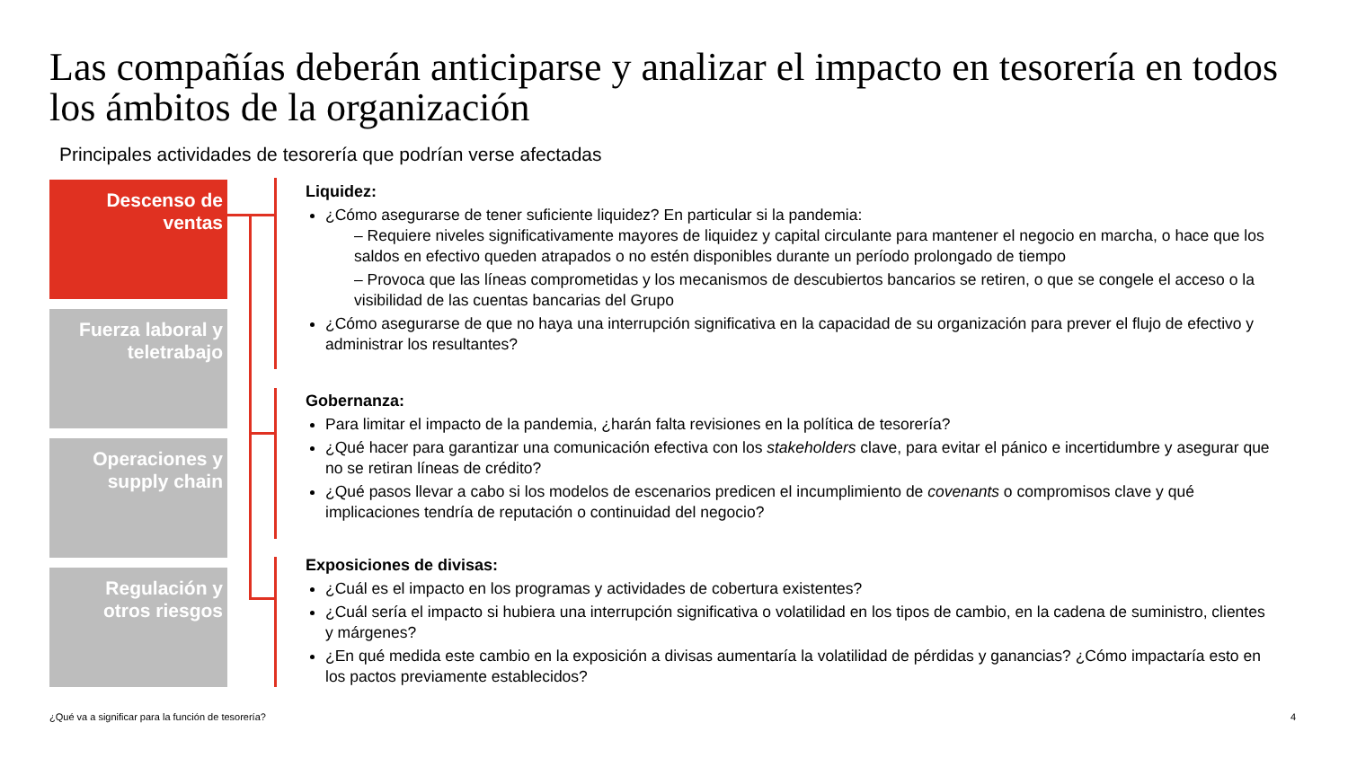Las compañías deberán anticiparse y analizar el impacto en tesorería en todos los ámbitos de la organización
Principales actividades de tesorería que podrían verse afectadas
Descenso de
ventas
Fuerza laboral y
teletrabajo
Operaciones y
supply chain
Regulación y
otros riesgos
Liquidez:
¿Cómo asegurarse de tener suficiente liquidez? En particular si la pandemia:
– Requiere niveles significativamente mayores de liquidez y capital circulante para mantener el negocio en marcha, o hace que los saldos en efectivo queden atrapados o no estén disponibles durante un período prolongado de tiempo
– Provoca que las líneas comprometidas y los mecanismos de descubiertos bancarios se retiren, o que se congele el acceso o la visibilidad de las cuentas bancarias del Grupo
¿Cómo asegurarse de que no haya una interrupción significativa en la capacidad de su organización para prever el flujo de efectivo y administrar los resultantes?
Gobernanza:
Para limitar el impacto de la pandemia, ¿harán falta revisiones en la política de tesorería?
¿Qué hacer para garantizar una comunicación efectiva con los stakeholders clave, para evitar el pánico e incertidumbre y asegurar que no se retiran líneas de crédito?
¿Qué pasos llevar a cabo si los modelos de escenarios predicen el incumplimiento de covenants o compromisos clave y qué implicaciones tendría de reputación o continuidad del negocio?
Exposiciones de divisas:
¿Cuál es el impacto en los programas y actividades de cobertura existentes?
¿Cuál sería el impacto si hubiera una interrupción significativa o volatilidad en los tipos de cambio, en la cadena de suministro, clientes y márgenes?
¿En qué medida este cambio en la exposición a divisas aumentaría la volatilidad de pérdidas y ganancias? ¿Cómo impactaría esto en los pactos previamente establecidos?
¿Qué va a significar para la función de tesorería?
4